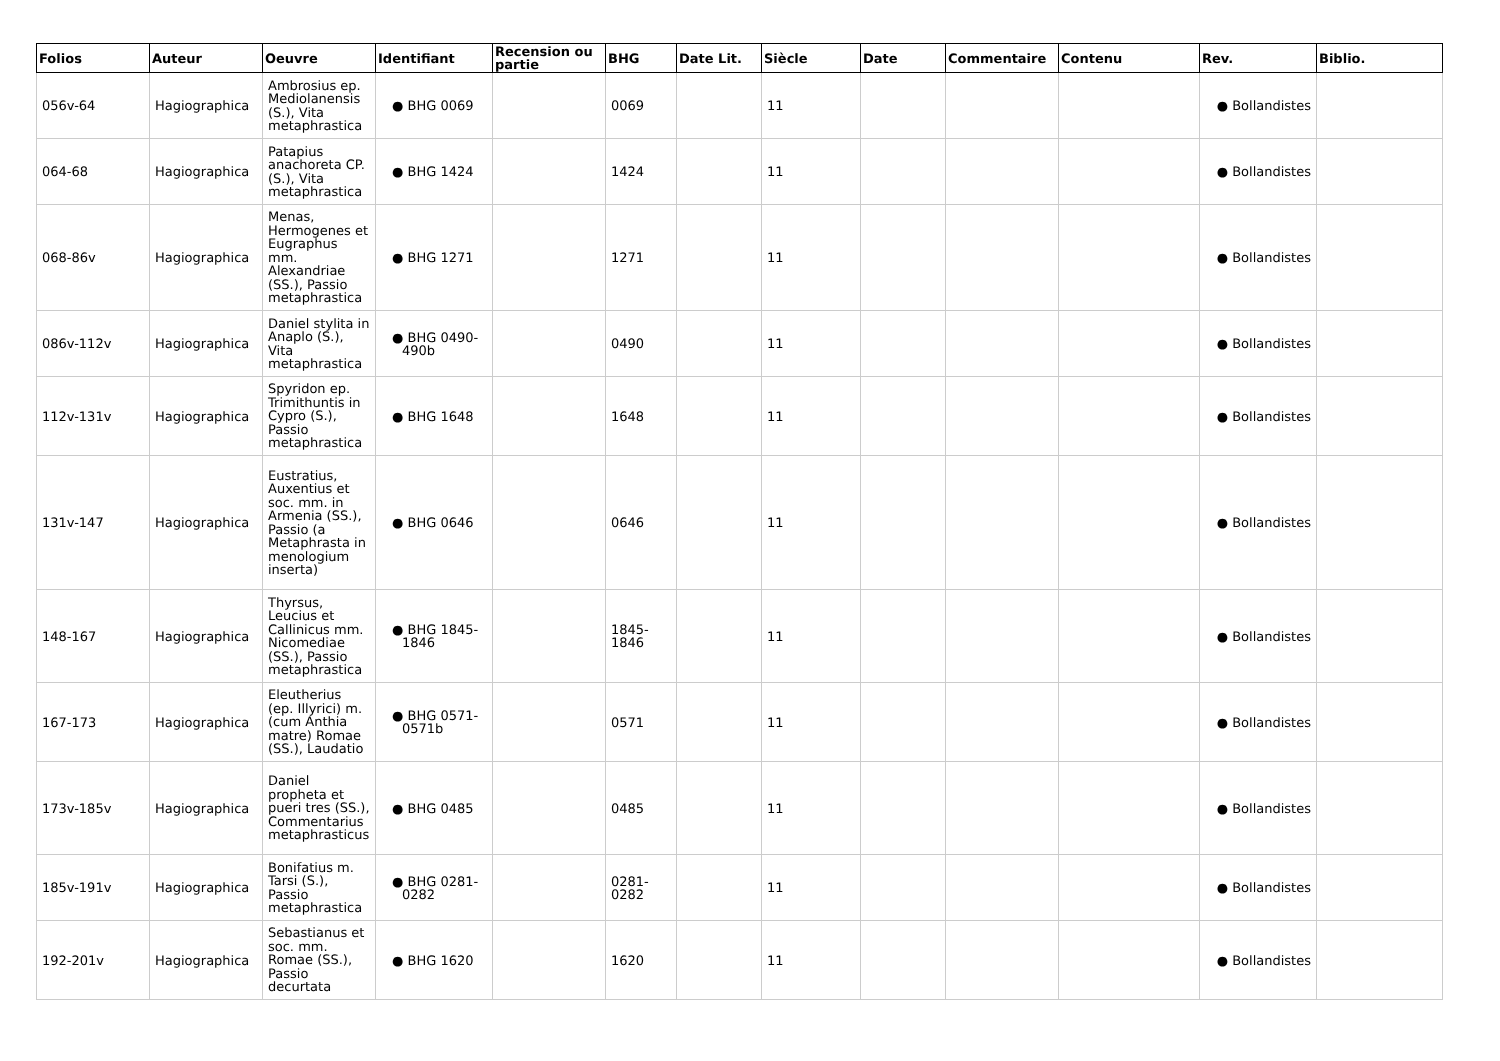| Folios | Auteur | Oeuvre | Identifiant | Recension ou partie | BHG | Date Lit. | Siècle | Date | Commentaire | Contenu | Rev. | Biblio. |
| --- | --- | --- | --- | --- | --- | --- | --- | --- | --- | --- | --- | --- |
| 056v-64 | Hagiographica | Ambrosius ep. Mediolanensis (S.), Vita metaphrastica | ● BHG 0069 | | 0069 | | 11 | | | | ● Bollandistes | |
| 064-68 | Hagiographica | Patapius anachoreta CP. (S.), Vita metaphrastica | ● BHG 1424 | | 1424 | | 11 | | | | ● Bollandistes | |
| 068-86v | Hagiographica | Menas, Hermogenes et Eugraphus mm. Alexandriae (SS.), Passio metaphrastica | ● BHG 1271 | | 1271 | | 11 | | | | ● Bollandistes | |
| 086v-112v | Hagiographica | Daniel stylita in Anaplo (S.), Vita metaphrastica | ● BHG 0490-490b | | 0490 | | 11 | | | | ● Bollandistes | |
| 112v-131v | Hagiographica | Spyridon ep. Trimithuntis in Cypro (S.), Passio metaphrastica | ● BHG 1648 | | 1648 | | 11 | | | | ● Bollandistes | |
| 131v-147 | Hagiographica | Eustratius, Auxentius et soc. mm. in Armenia (SS.), Passio (a Metaphrasta in menologium inserta) | ● BHG 0646 | | 0646 | | 11 | | | | ● Bollandistes | |
| 148-167 | Hagiographica | Thyrsus, Leucius et Callinicus mm. Nicomediae (SS.), Passio metaphrastica | ● BHG 1845-1846 | | 1845-1846 | | 11 | | | | ● Bollandistes | |
| 167-173 | Hagiographica | Eleutherius (ep. Illyrici) m. (cum Anthia matre) Romae (SS.), Laudatio | ● BHG 0571-0571b | | 0571 | | 11 | | | | ● Bollandistes | |
| 173v-185v | Hagiographica | Daniel propheta et pueri tres (SS.), Commentarius metaphrasticus | ● BHG 0485 | | 0485 | | 11 | | | | ● Bollandistes | |
| 185v-191v | Hagiographica | Bonifatius m. Tarsi (S.), Passio metaphrastica | ● BHG 0281-0282 | | 0281-0282 | | 11 | | | | ● Bollandistes | |
| 192-201v | Hagiographica | Sebastianus et soc. mm. Romae (SS.), Passio decurtata | ● BHG 1620 | | 1620 | | 11 | | | | ● Bollandistes | |